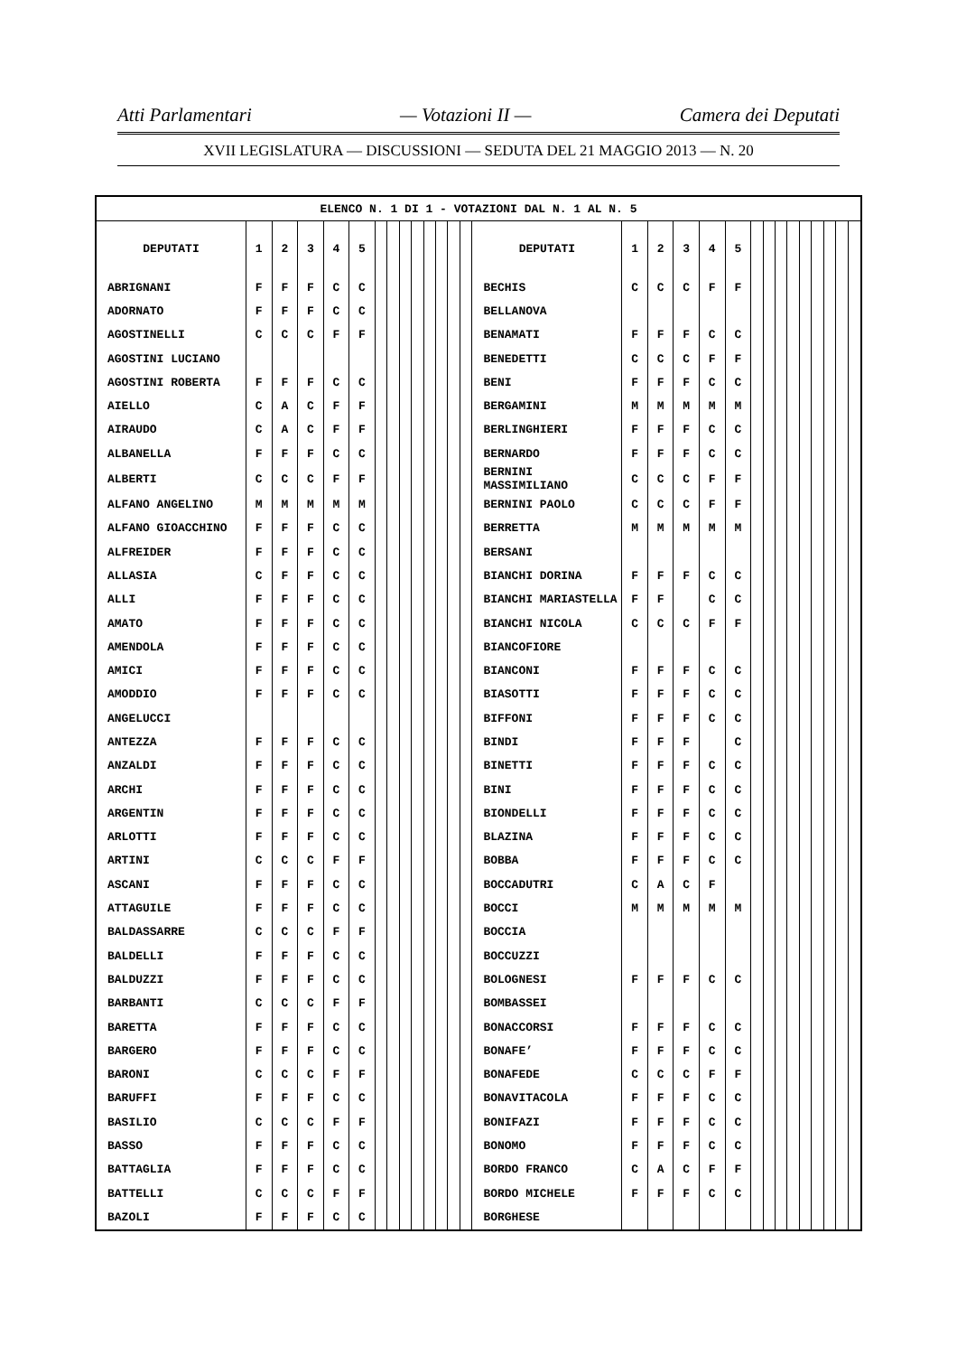Atti Parlamentari — Votazioni II — Camera dei Deputati
XVII LEGISLATURA — DISCUSSIONI — SEDUTA DEL 21 MAGGIO 2013 — N. 20
| ELENCO N. 1 DI 1 - VOTAZIONI DAL N. 1 AL N. 5 | | | | | | | | | | | | | | | | | | | | | | | | | | | | |
| --- | --- | --- | --- | --- | --- | --- | --- | --- | --- | --- | --- | --- | --- | --- | --- | --- | --- | --- | --- | --- | --- | --- | --- | --- | --- | --- | --- | --- |
| DEPUTATI | 1 | 2 | 3 | 4 | 5 | | | | | | | | | DEPUTATI | 1 | 2 | 3 | 4 | 5 | | | | | | | | | |
| ABRIGNANI | F | F | F | C | C | | | | | | | | | BECHIS | C | C | C | F | F | | | | | | | | | |
| ADORNATO | F | F | F | C | C | | | | | | | | | BELLANOVA | | | | | | | | | | | | | | |
| AGOSTINELLI | C | C | C | F | F | | | | | | | | | BENAMATI | F | F | F | C | C | | | | | | | | | |
| AGOSTINI LUCIANO | | | | | | | | | | | | | | BENEDETTI | C | C | C | F | F | | | | | | | | | |
| AGOSTINI ROBERTA | F | F | F | C | C | | | | | | | | | BENI | F | F | F | C | C | | | | | | | | | |
| AIELLO | C | A | C | F | F | | | | | | | | | BERGAMINI | M | M | M | M | M | | | | | | | | | |
| AIRAUDO | C | A | C | F | F | | | | | | | | | BERLINGHIERI | F | F | F | C | C | | | | | | | | | |
| ALBANELLA | F | F | F | C | C | | | | | | | | | BERNARDO | F | F | F | C | C | | | | | | | | | |
| ALBERTI | C | C | C | F | F | | | | | | | | | BERNINI MASSIMILIANO | C | C | C | F | F | | | | | | | | | |
| ALFANO ANGELINO | M | M | M | M | M | | | | | | | | | BERNINI PAOLO | C | C | C | F | F | | | | | | | | | |
| ALFANO GIOACCHINO | F | F | F | C | C | | | | | | | | | BERRETTA | M | M | M | M | M | | | | | | | | | |
| ALFREIDER | F | F | F | C | C | | | | | | | | | BERSANI | | | | | | | | | | | | | | |
| ALLASIA | C | F | F | C | C | | | | | | | | | BIANCHI DORINA | F | F | F | C | C | | | | | | | | | |
| ALLI | F | F | F | C | C | | | | | | | | | BIANCHI MARIASTELLA | F | F | | C | C | | | | | | | | | |
| AMATO | F | F | F | C | C | | | | | | | | | BIANCHI NICOLA | C | C | C | F | F | | | | | | | | | |
| AMENDOLA | F | F | F | C | C | | | | | | | | | BIANCOFIORE | | | | | | | | | | | | | | |
| AMICI | F | F | F | C | C | | | | | | | | | BIANCONI | F | F | F | C | C | | | | | | | | | |
| AMODDIO | F | F | F | C | C | | | | | | | | | BIASOTTI | F | F | F | C | C | | | | | | | | | |
| ANGELUCCI | | | | | | | | | | | | | | BIFFONI | F | F | F | C | C | | | | | | | | | |
| ANTEZZA | F | F | F | C | C | | | | | | | | | BINDI | F | F | F | | C | | | | | | | | | |
| ANZALDI | F | F | F | C | C | | | | | | | | | BINETTI | F | F | F | C | C | | | | | | | | | |
| ARCHI | F | F | F | C | C | | | | | | | | | BINI | F | F | F | C | C | | | | | | | | | |
| ARGENTIN | F | F | F | C | C | | | | | | | | | BIONDELLI | F | F | F | C | C | | | | | | | | | |
| ARLOTTI | F | F | F | C | C | | | | | | | | | BLAZINA | F | F | F | C | C | | | | | | | | | |
| ARTINI | C | C | C | F | F | | | | | | | | | BOBBA | F | F | F | C | C | | | | | | | | | |
| ASCANI | F | F | F | C | C | | | | | | | | | BOCCADUTRI | C | A | C | F | | | | | | | | | | |
| ATTAGUILE | F | F | F | C | C | | | | | | | | | BOCCI | M | M | M | M | M | | | | | | | | | |
| BALDASSARRE | C | C | C | F | F | | | | | | | | | BOCCIA | | | | | | | | | | | | | | |
| BALDELLI | F | F | F | C | C | | | | | | | | | BOCCUZZI | | | | | | | | | | | | | | |
| BALDUZZI | F | F | F | C | C | | | | | | | | | BOLOGNESI | F | F | F | C | C | | | | | | | | | |
| BARBANTI | C | C | C | F | F | | | | | | | | | BOMBASSEI | | | | | | | | | | | | | | |
| BARETTA | F | F | F | C | C | | | | | | | | | BONACCORSI | F | F | F | C | C | | | | | | | | | |
| BARGERO | F | F | F | C | C | | | | | | | | | BONAFE’ | F | F | F | C | C | | | | | | | | | |
| BARONI | C | C | C | F | F | | | | | | | | | BONAFEDE | C | C | C | F | F | | | | | | | | | |
| BARUFFI | F | F | F | C | C | | | | | | | | | BONAVITACOLA | F | F | F | C | C | | | | | | | | | |
| BASILIO | C | C | C | F | F | | | | | | | | | BONIFAZI | F | F | F | C | C | | | | | | | | | |
| BASSO | F | F | F | C | C | | | | | | | | | BONOMO | F | F | F | C | C | | | | | | | | | |
| BATTAGLIA | F | F | F | C | C | | | | | | | | | BORDO FRANCO | C | A | C | F | F | | | | | | | | | |
| BATTELLI | C | C | C | F | F | | | | | | | | | BORDO MICHELE | F | F | F | C | C | | | | | | | | | |
| BAZOLI | F | F | F | C | C | | | | | | | | | BORGHESE | | | | | | | | | | | | | | |